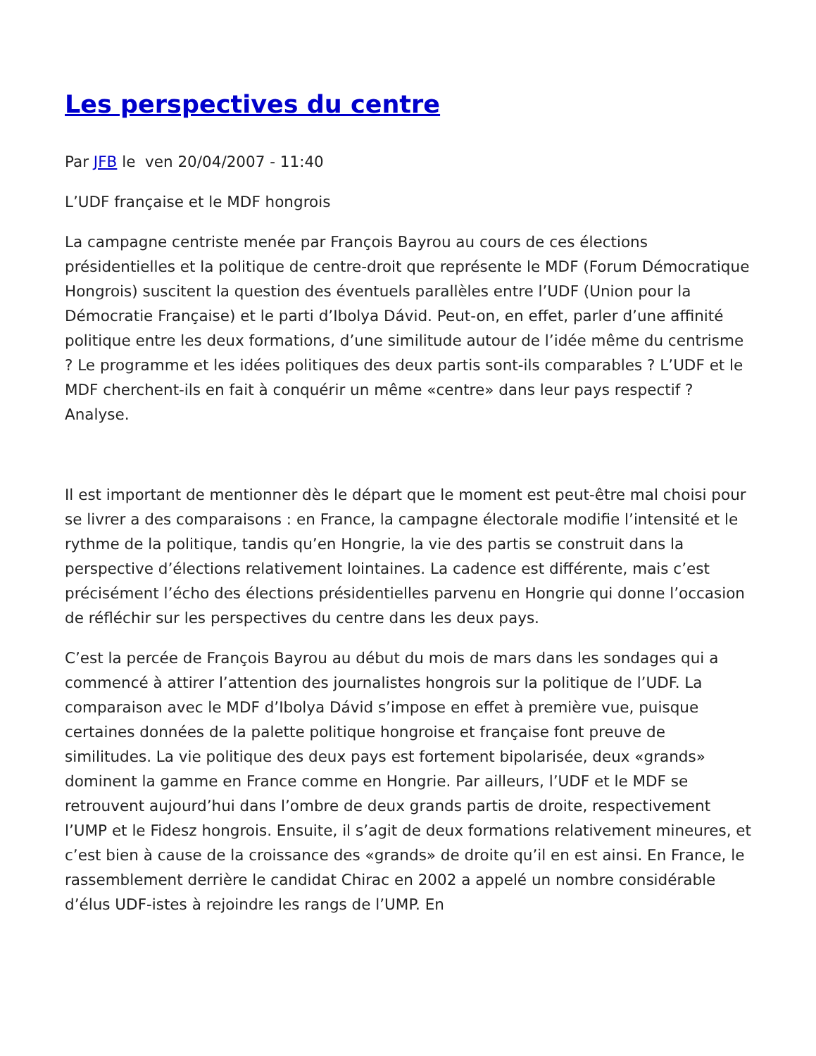Les perspectives du centre
Par JFB le ven 20/04/2007 - 11:40
L’UDF française et le MDF hongrois
La campagne centriste menée par François Bayrou au cours de ces élections présidentielles et la politique de centre-droit que représente le MDF (Forum Démocratique Hongrois) suscitent la question des éventuels parallèles entre l’UDF (Union pour la Démocratie Française) et le parti d’Ibolya Dávid. Peut-on, en effet, parler d’une affinité politique entre les deux formations, d’une similitude autour de l’idée même du centrisme ? Le programme et les idées politiques des deux partis sont-ils comparables ? L’UDF et le MDF cherchent-ils en fait à conquérir un même «centre» dans leur pays respectif ? Analyse.
Il est important de mentionner dès le départ que le moment est peut-être mal choisi pour se livrer a des comparaisons : en France, la campagne électorale modifie l’intensité et le rythme de la politique, tandis qu’en Hongrie, la vie des partis se construit dans la perspective d’élections relativement lointaines. La cadence est différente, mais c’est précisément l’écho des élections présidentielles parvenu en Hongrie qui donne l’occasion de réfléchir sur les perspectives du centre dans les deux pays.
C’est la percée de François Bayrou au début du mois de mars dans les sondages qui a commencé à attirer l’attention des journalistes hongrois sur la politique de l’UDF. La comparaison avec le MDF d’Ibolya Dávid s’impose en effet à première vue, puisque certaines données de la palette politique hongroise et française font preuve de similitudes. La vie politique des deux pays est fortement bipolarisée, deux «grands» dominent la gamme en France comme en Hongrie. Par ailleurs, l’UDF et le MDF se retrouvent aujourd’hui dans l’ombre de deux grands partis de droite, respectivement l’UMP et le Fidesz hongrois. Ensuite, il s’agit de deux formations relativement mineures, et c’est bien à cause de la croissance des «grands» de droite qu’il en est ainsi. En France, le rassemblement derrière le candidat Chirac en 2002 a appelé un nombre considérable d’élus UDF-istes à rejoindre les rangs de l’UMP. En